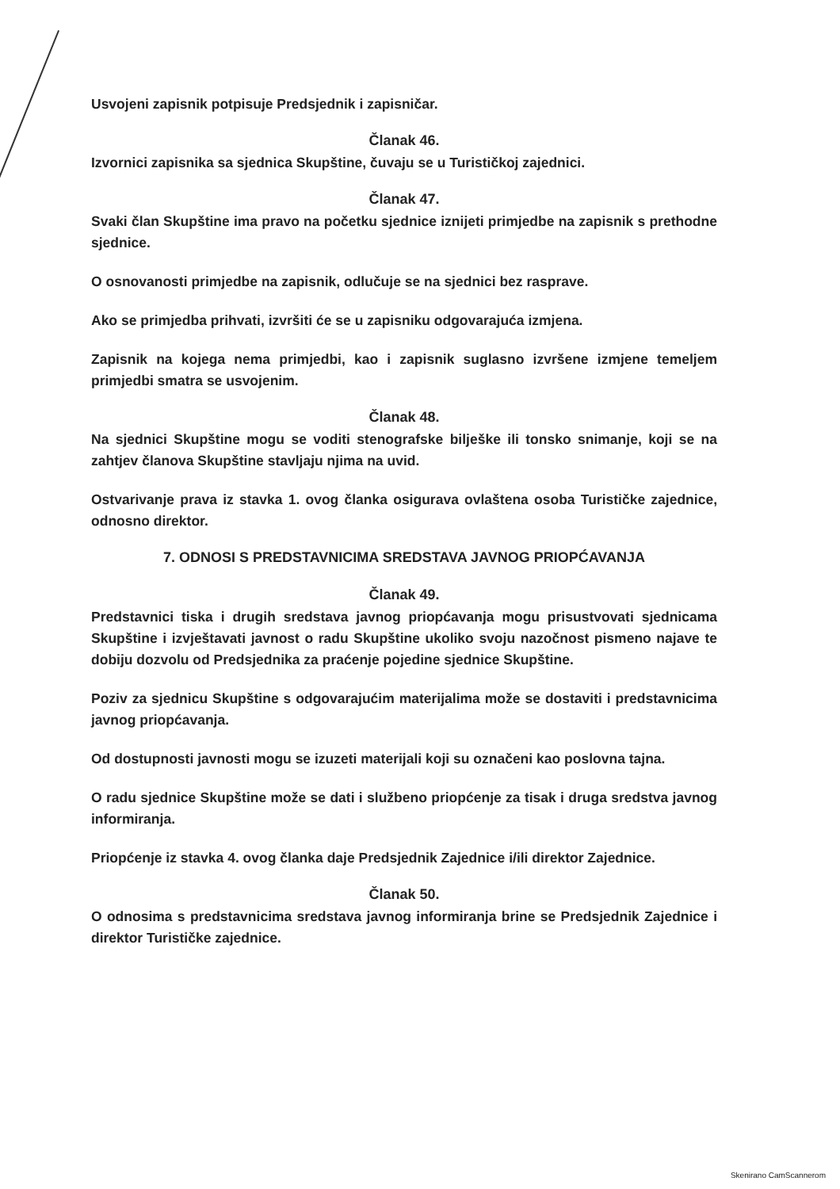Usvojeni zapisnik potpisuje Predsjednik i zapisničar.
Članak 46.
Izvornici zapisnika sa sjednica Skupštine, čuvaju se u Turističkoj zajednici.
Članak 47.
Svaki član Skupštine ima pravo na početku sjednice iznijeti primjedbe na zapisnik s prethodne sjednice.
O osnovanosti primjedbe na zapisnik, odlučuje se na sjednici bez rasprave.
Ako se primjedba prihvati, izvršiti će se u zapisniku odgovarajuća izmjena.
Zapisnik na kojega nema primjedbi, kao i zapisnik suglasno izvršene izmjene temeljem primjedbi smatra se usvojenim.
Članak 48.
Na sjednici Skupštine mogu se voditi stenografske bilješke ili tonsko snimanje, koji se na zahtjev članova Skupštine stavljaju njima na uvid.
Ostvarivanje prava iz stavka 1. ovog članka osigurava ovlaštena osoba Turističke zajednice, odnosno direktor.
7. ODNOSI S PREDSTAVNICIMA SREDSTAVA JAVNOG PRIOPĆAVANJA
Članak 49.
Predstavnici tiska i drugih sredstava javnog priopćavanja mogu prisustvovati sjednicama Skupštine i izvještavati javnost o radu Skupštine ukoliko svoju nazočnost pismeno najave te dobiju dozvolu od Predsjednika za praćenje pojedine sjednice Skupštine.
Poziv za sjednicu Skupštine s odgovarajućim materijalima može se dostaviti i predstavnicima javnog priopćavanja.
Od dostupnosti javnosti mogu se izuzeti materijali koji su označeni kao poslovna tajna.
O radu sjednice Skupštine može se dati i službeno priopćenje za tisak i druga sredstva javnog informiranja.
Priopćenje iz stavka 4. ovog članka daje Predsjednik Zajednice i/ili direktor Zajednice.
Članak 50.
O odnosima s predstavnicima sredstava javnog informiranja brine se Predsjednik Zajednice i direktor Turističke zajednice.
Skenirano CamScannerom